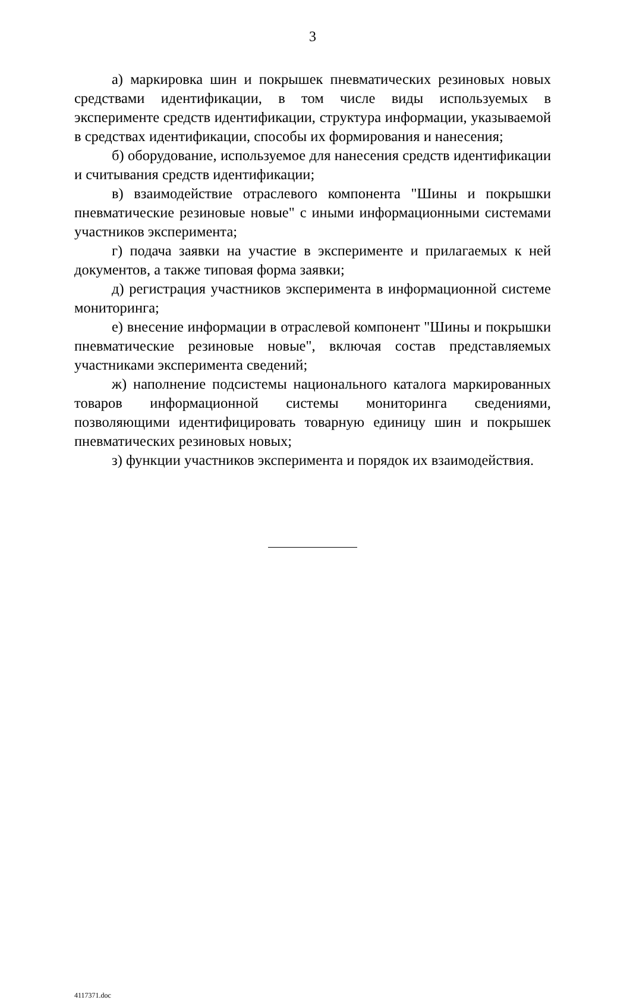3
а) маркировка шин и покрышек пневматических резиновых новых средствами идентификации, в том числе виды используемых в эксперименте средств идентификации, структура информации, указываемой в средствах идентификации, способы их формирования и нанесения;
б) оборудование, используемое для нанесения средств идентификации и считывания средств идентификации;
в) взаимодействие отраслевого компонента "Шины и покрышки пневматические резиновые новые" с иными информационными системами участников эксперимента;
г) подача заявки на участие в эксперименте и прилагаемых к ней документов, а также типовая форма заявки;
д) регистрация участников эксперимента в информационной системе мониторинга;
е) внесение информации в отраслевой компонент "Шины и покрышки пневматические резиновые новые", включая состав представляемых участниками эксперимента сведений;
ж) наполнение подсистемы национального каталога маркированных товаров информационной системы мониторинга сведениями, позволяющими идентифицировать товарную единицу шин и покрышек пневматических резиновых новых;
з) функции участников эксперимента и порядок их взаимодействия.
4117371.doc